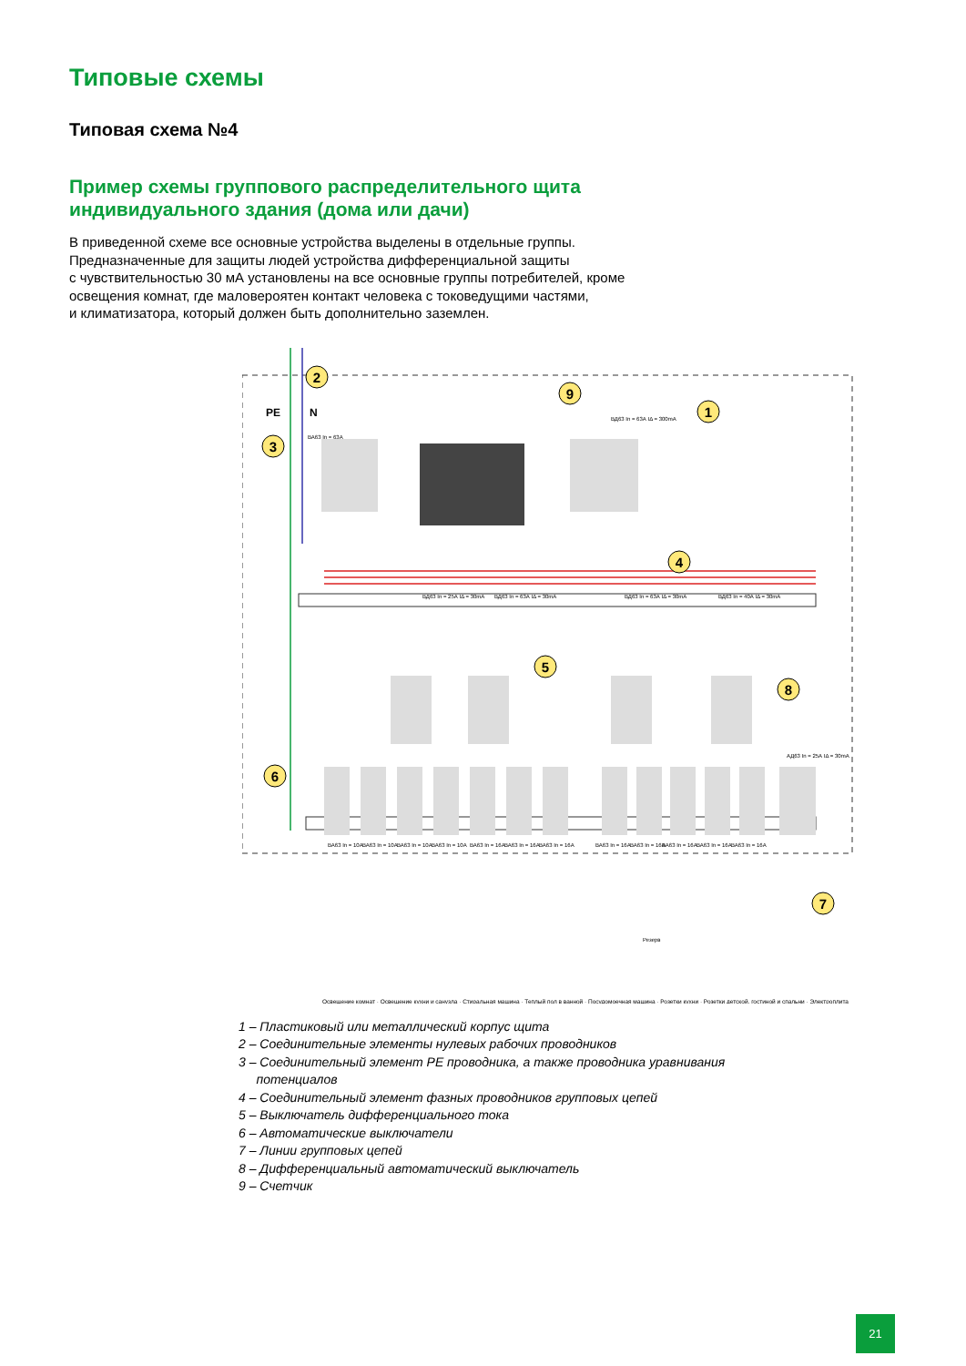Типовые схемы
Типовая схема №4
Пример схемы группового распределительного щита
индивидуального здания (дома или дачи)
В приведенной схеме все основные устройства выделены в отдельные группы.
Предназначенные для защиты людей устройства дифференциальной защиты
с чувствительностью 30 мА установлены на все основные группы потребителей, кроме
освещения комнат, где маловероятен контакт человека с токоведущими частями,
и климатизатора, который должен быть дополнительно заземлен.
2
1
3
9
4
5
8
6
7
PE
N
ВА63 In = 63А
ВД63 In = 63А IΔ = 300mA
ВД63 In = 25А IΔ = 30mA
ВД63 In = 63А IΔ = 30mA
ВД63 In = 63А IΔ = 30mA
ВД63 In = 40А IΔ = 30mA
АД63 In = 25А IΔ = 30mA
ВА63 In = 10А
ВА63 In = 10А
ВА63 In = 10А
ВА63 In = 10А
ВА63 In = 16А
ВА63 In = 16А
ВА63 In = 16А
ВА63 In = 16А
ВА63 In = 16А
ВА63 In = 16А
ВА63 In = 16А
ВА63 In = 16А
Резерв
Освещение комнат · Освещение кухни и санузла · Стиральная машина · Теплый пол в ванной · Посудомоечная машина · Розетки кухни · Розетки детской, гостиной и спальни · Электроплита
1 – Пластиковый или металлический корпус щита
2 – Соединительные элементы нулевых рабочих проводников
3 – Соединительный элемент PE проводника, а также проводника уравнивания
потенциалов
4 – Соединительный элемент фазных проводников групповых цепей
5 – Выключатель дифференциального тока
6 – Автоматические выключатели
7 – Линии групповых цепей
8 – Дифференциальный автоматический выключатель
9 – Счетчик
21